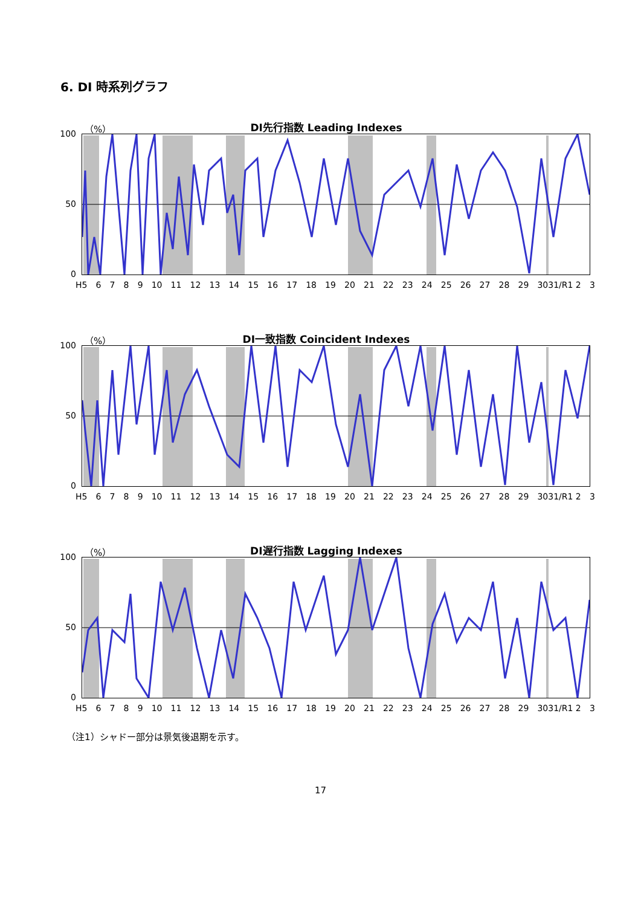6. DI 時系列グラフ
（%）
DI先行指数 Leading Indexes
100
50
0
H5 6789 10 11 12 13 14 15 16 17 18 19 20 21 22 23 24 25 26 27 28 29 3031/R1 2 3
（%）
DI一致指数 Coincident Indexes
100
50
0
H5 6789 10 11 12 13 14 15 16 17 18 19 20 21 22 23 24 25 26 27 28 29 3031/R1 2 3
（%）
DI遅行指数 Lagging Indexes
100
50
0
H5 6789 10 11 12 13 14 15 16 17 18 19 20 21 22 23 24 25 26 27 28 29 3031/R1 2 3
（注1）シャドー部分は景気後退期を示す。
17